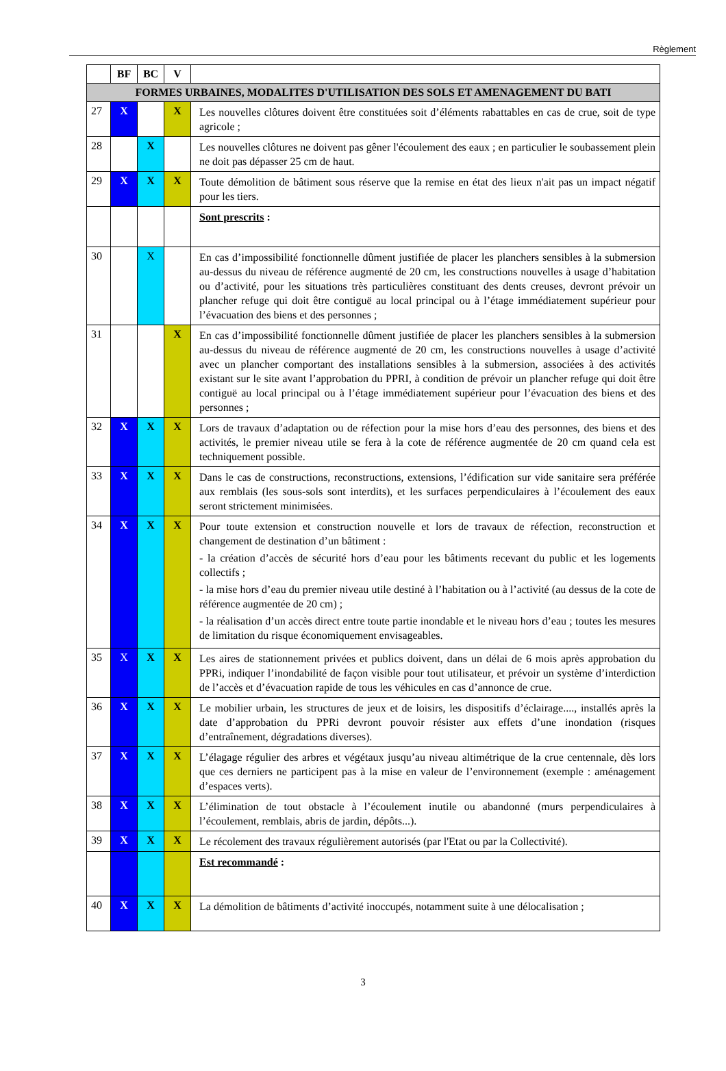Règlement
| | BF | BC | V | |
| --- | --- | --- | --- | --- |
| FORMES URBAINES, MODALITES D'UTILISATION DES SOLS ET AMENAGEMENT DU BATI | | | | |
| 27 | X | | X | Les nouvelles clôtures doivent être constituées soit d’éléments rabattables en cas de crue, soit de type agricole ; |
| 28 | | X | | Les nouvelles clôtures ne doivent pas gêner l'écoulement des eaux ; en particulier le soubassement plein ne doit pas dépasser 25 cm de haut. |
| 29 | X | X | X | Toute démolition de bâtiment sous réserve que la remise en état des lieux n'ait pas un impact négatif pour les tiers. |
| | | | | Sont prescrits : |
| 30 | | X | | En cas d’impossibilité fonctionnelle dûment justifiée de placer les planchers sensibles à la submersion au-dessus du niveau de référence augmenté de 20 cm, les constructions nouvelles à usage d’habitation ou d’activité, pour les situations très particulières constituant des dents creuses, devront prévoir un plancher refuge qui doit être contiguë au local principal ou à l’étage immédiatement supérieur pour l’évacuation des biens et des personnes ; |
| 31 | | | X | En cas d’impossibilité fonctionnelle dûment justifiée de placer les planchers sensibles à la submersion au-dessus du niveau de référence augmenté de 20 cm, les constructions nouvelles à usage d’activité avec un plancher comportant des installations sensibles à la submersion, associées à des activités existant sur le site avant l’approbation du PPRI, à condition de prévoir un plancher refuge qui doit être contiguë au local principal ou à l’étage immédiatement supérieur pour l’évacuation des biens et des personnes ; |
| 32 | X | X | X | Lors de travaux d’adaptation ou de réfection pour la mise hors d’eau des personnes, des biens et des activités, le premier niveau utile se fera à la cote de référence augmentée de 20 cm quand cela est techniquement possible. |
| 33 | X | X | X | Dans le cas de constructions, reconstructions, extensions, l’édification sur vide sanitaire sera préférée aux remblais (les sous-sols sont interdits), et les surfaces perpendiculaires à l’écoulement des eaux seront strictement minimisées. |
| 34 | X | X | X | Pour toute extension et construction nouvelle et lors de travaux de réfection, reconstruction et changement de destination d’un bâtiment : - la création d’accès de sécurité hors d’eau pour les bâtiments recevant du public et les logements collectifs ; - la mise hors d’eau du premier niveau utile destiné à l’habitation ou à l’activité (au dessus de la cote de référence augmentée de 20 cm) ; - la réalisation d’un accès direct entre toute partie inondable et le niveau hors d’eau ; toutes les mesures de limitation du risque économiquement envisageables. |
| 35 | X | X | X | Les aires de stationnement privées et publics doivent, dans un délai de 6 mois après approbation du PPRi, indiquer l’inondabilité de façon visible pour tout utilisateur, et prévoir un système d’interdiction de l’accès et d’évacuation rapide de tous les véhicules en cas d’annonce de crue. |
| 36 | X | X | X | Le mobilier urbain, les structures de jeux et de loisirs, les dispositifs d’éclairage...., installés après la date d’approbation du PPRi devront pouvoir résister aux effets d’une inondation (risques d’entraînement, dégradations diverses). |
| 37 | X | X | X | L’élagage régulier des arbres et végétaux jusqu’au niveau altimétrique de la crue centennale, dès lors que ces derniers ne participent pas à la mise en valeur de l’environnement (exemple : aménagement d’espaces verts). |
| 38 | X | X | X | L’élimination de tout obstacle à l’écoulement inutile ou abandonné (murs perpendiculaires à l’écoulement, remblais, abris de jardin, dépôts...). |
| 39 | X | X | X | Le récolement des travaux régulièrement autorisés (par l'Etat ou par la Collectivité). |
| | | | | Est recommandé : |
| 40 | X | X | X | La démolition de bâtiments d’activité inoccupés, notamment suite à une délocalisation ; |
3